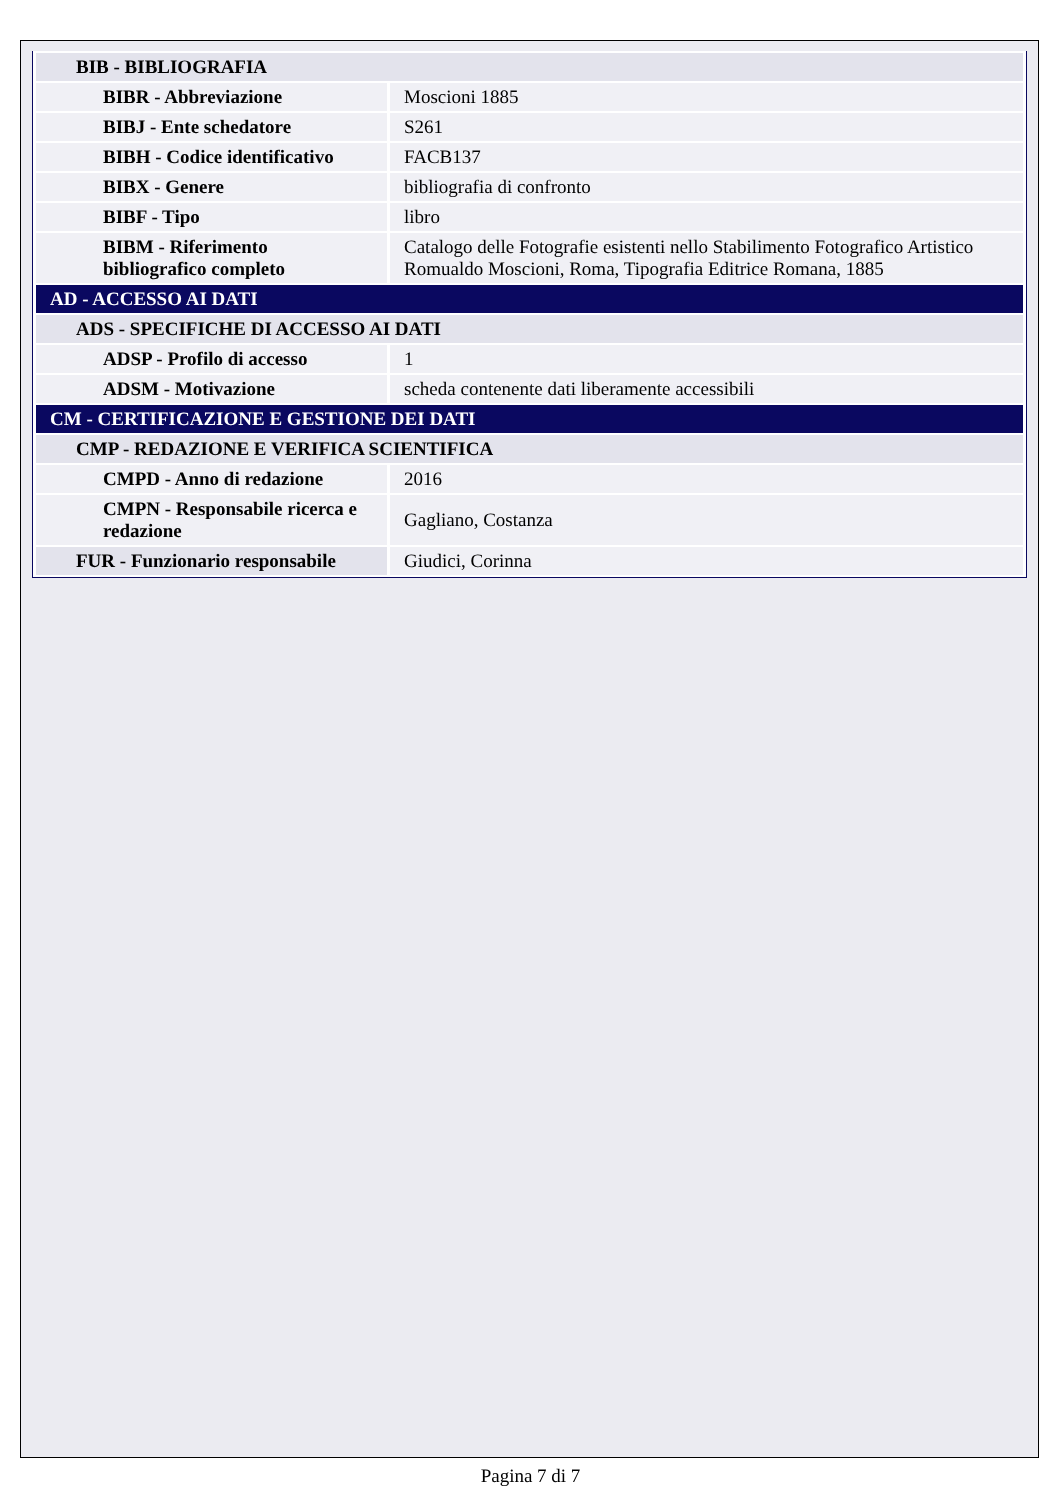| BIB - BIBLIOGRAFIA | |
| BIBR - Abbreviazione | Moscioni 1885 |
| BIBJ - Ente schedatore | S261 |
| BIBH - Codice identificativo | FACB137 |
| BIBX - Genere | bibliografia di confronto |
| BIBF - Tipo | libro |
| BIBM - Riferimento bibliografico completo | Catalogo delle Fotografie esistenti nello Stabilimento Fotografico Artistico Romualdo Moscioni, Roma, Tipografia Editrice Romana, 1885 |
| AD - ACCESSO AI DATI | |
| ADS - SPECIFICHE DI ACCESSO AI DATI | |
| ADSP - Profilo di accesso | 1 |
| ADSM - Motivazione | scheda contenente dati liberamente accessibili |
| CM - CERTIFICAZIONE E GESTIONE DEI DATI | |
| CMP - REDAZIONE E VERIFICA SCIENTIFICA | |
| CMPD - Anno di redazione | 2016 |
| CMPN - Responsabile ricerca e redazione | Gagliano, Costanza |
| FUR - Funzionario responsabile | Giudici, Corinna |
Pagina 7 di 7